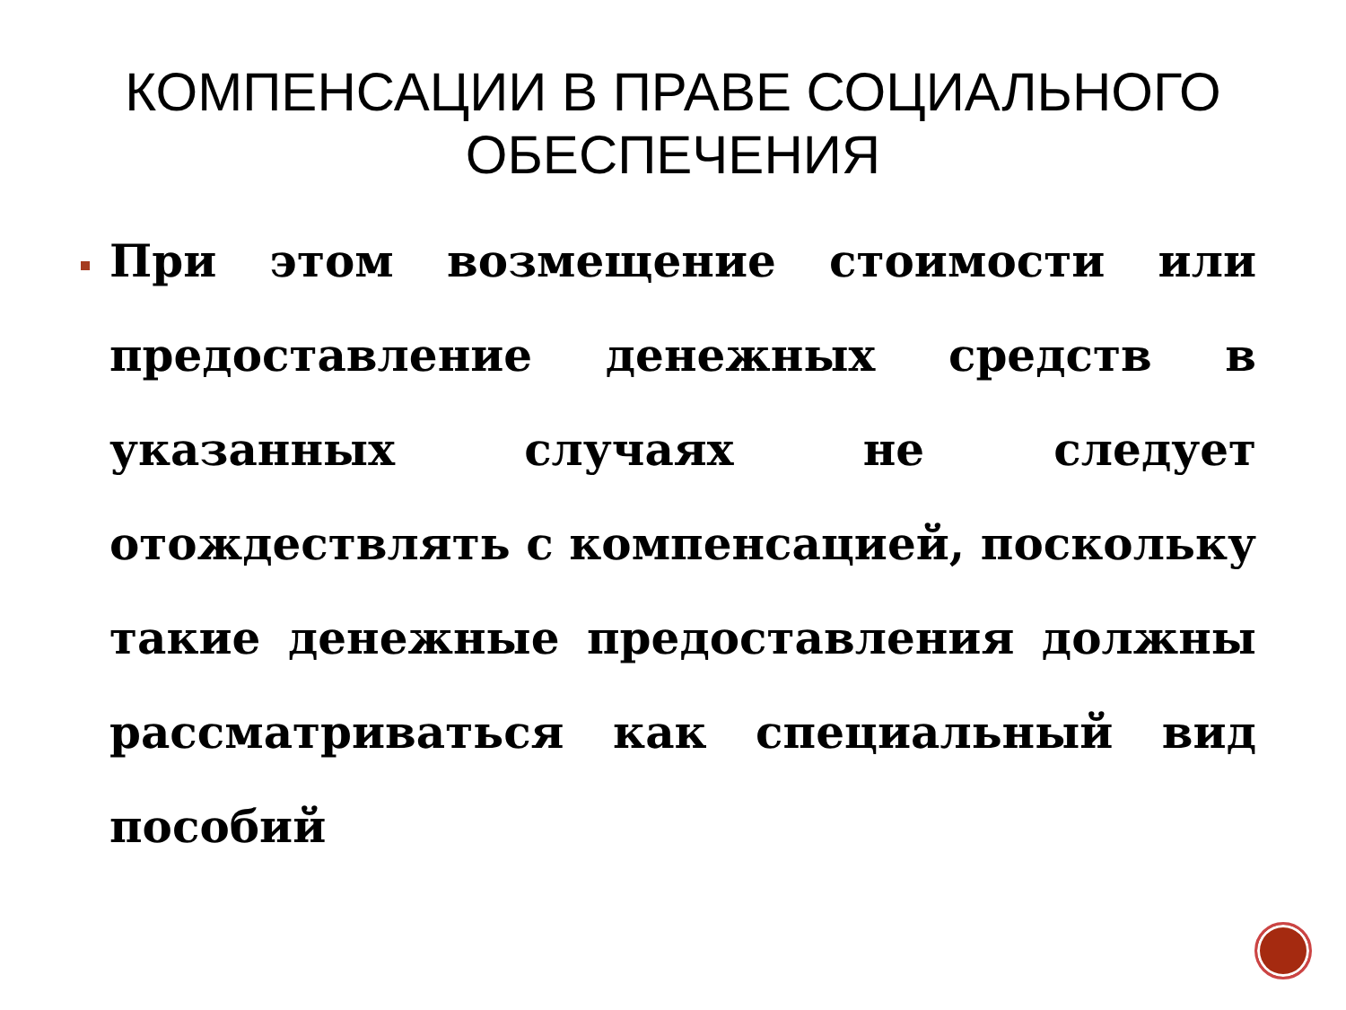КОМПЕНСАЦИИ В ПРАВЕ СОЦИАЛЬНОГО ОБЕСПЕЧЕНИЯ
При этом возмещение стоимости или предоставление денежных средств в указанных случаях не следует отождествлять с компенсацией, поскольку такие денежные предоставления должны рассматриваться как специальный вид пособий